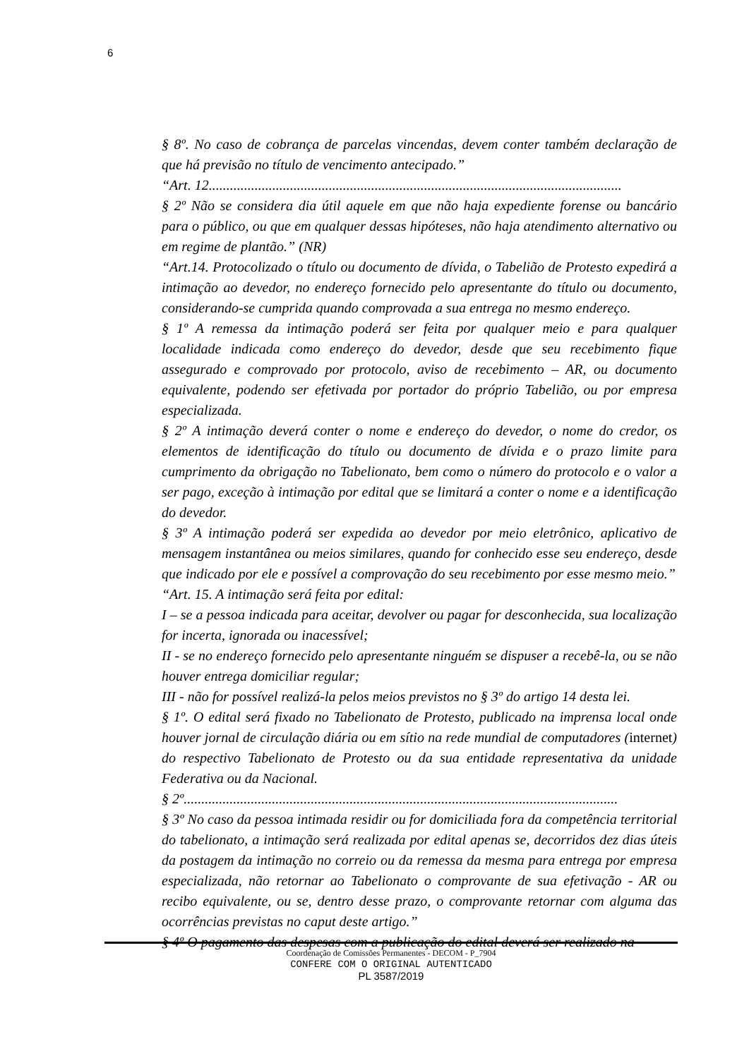6
§ 8º. No caso de cobrança de parcelas vincendas, devem conter também declaração de que há previsão no título de vencimento antecipado.”
“Art. 12.....................................................................................................................
§ 2º Não se considera dia útil aquele em que não haja expediente forense ou bancário para o público, ou que em qualquer dessas hipóteses, não haja atendimento alternativo ou em regime de plantão.” (NR)
“Art.14. Protocolizado o título ou documento de dívida, o Tabelião de Protesto expedirá a intimação ao devedor, no endereço fornecido pelo apresentante do título ou documento, considerando-se cumprida quando comprovada a sua entrega no mesmo endereço.
§ 1º A remessa da intimação poderá ser feita por qualquer meio e para qualquer localidade indicada como endereço do devedor, desde que seu recebimento fique assegurado e comprovado por protocolo, aviso de recebimento – AR, ou documento equivalente, podendo ser efetivada por portador do próprio Tabelião, ou por empresa especializada.
§ 2º A intimação deverá conter o nome e endereço do devedor, o nome do credor, os elementos de identificação do título ou documento de dívida e o prazo limite para cumprimento da obrigação no Tabelionato, bem como o número do protocolo e o valor a ser pago, exceção à intimação por edital que se limitará a conter o nome e a identificação do devedor.
§ 3º A intimação poderá ser expedida ao devedor por meio eletrônico, aplicativo de mensagem instantânea ou meios similares, quando for conhecido esse seu endereço, desde que indicado por ele e possível a comprovação do seu recebimento por esse mesmo meio.”
“Art. 15. A intimação será feita por edital:
I – se a pessoa indicada para aceitar, devolver ou pagar for desconhecida, sua localização for incerta, ignorada ou inacessível;
II - se no endereço fornecido pelo apresentante ninguém se dispuser a recebê-la, ou se não houver entrega domiciliar regular;
III - não for possível realizá-la pelos meios previstos no § 3º do artigo 14 desta lei.
§ 1º. O edital será fixado no Tabelionato de Protesto, publicado na imprensa local onde houver jornal de circulação diária ou em sítio na rede mundial de computadores (internet) do respectivo Tabelionato de Protesto ou da sua entidade representativa da unidade Federativa ou da Nacional.
§ 2º...........................................................................................................................
§ 3º No caso da pessoa intimada residir ou for domiciliada fora da competência territorial do tabelionato, a intimação será realizada por edital apenas se, decorridos dez dias úteis da postagem da intimação no correio ou da remessa da mesma para entrega por empresa especializada, não retornar ao Tabelionato o comprovante de sua efetivação - AR ou recibo equivalente, ou se, dentro desse prazo, o comprovante retornar com alguma das ocorrências previstas no caput deste artigo.”
§ 4º O pagamento das despesas com a publicação do edital deverá ser realizado na
Coordenação de Comissões Permanentes - DECOM - P_7904
CONFERE COM O ORIGINAL AUTENTICADO
PL 3587/2019